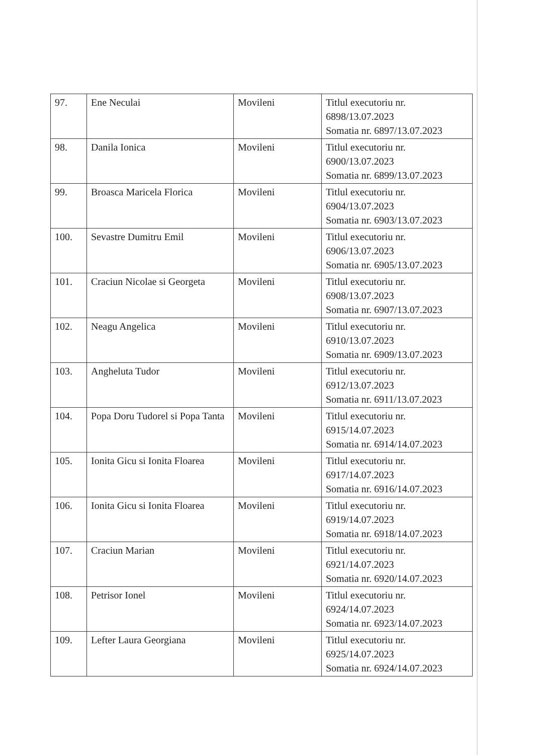| 97. | Ene Neculai | Movileni | Titlul executoriu nr. 6898/13.07.2023 Somatia nr. 6897/13.07.2023 |
| 98. | Danila Ionica | Movileni | Titlul executoriu nr. 6900/13.07.2023 Somatia nr. 6899/13.07.2023 |
| 99. | Broasca Maricela Florica | Movileni | Titlul executoriu nr. 6904/13.07.2023 Somatia nr. 6903/13.07.2023 |
| 100. | Sevastre Dumitru Emil | Movileni | Titlul executoriu nr. 6906/13.07.2023 Somatia nr. 6905/13.07.2023 |
| 101. | Craciun Nicolae si Georgeta | Movileni | Titlul executoriu nr. 6908/13.07.2023 Somatia nr. 6907/13.07.2023 |
| 102. | Neagu Angelica | Movileni | Titlul executoriu nr. 6910/13.07.2023 Somatia nr. 6909/13.07.2023 |
| 103. | Angheluta Tudor | Movileni | Titlul executoriu nr. 6912/13.07.2023 Somatia nr. 6911/13.07.2023 |
| 104. | Popa Doru Tudorel si Popa Tanta | Movileni | Titlul executoriu nr. 6915/14.07.2023 Somatia nr. 6914/14.07.2023 |
| 105. | Ionita Gicu si Ionita Floarea | Movileni | Titlul executoriu nr. 6917/14.07.2023 Somatia nr. 6916/14.07.2023 |
| 106. | Ionita Gicu si Ionita Floarea | Movileni | Titlul executoriu nr. 6919/14.07.2023 Somatia nr. 6918/14.07.2023 |
| 107. | Craciun Marian | Movileni | Titlul executoriu nr. 6921/14.07.2023 Somatia nr. 6920/14.07.2023 |
| 108. | Petrisor Ionel | Movileni | Titlul executoriu nr. 6924/14.07.2023 Somatia nr. 6923/14.07.2023 |
| 109. | Lefter Laura Georgiana | Movileni | Titlul executoriu nr. 6925/14.07.2023 Somatia nr. 6924/14.07.2023 |